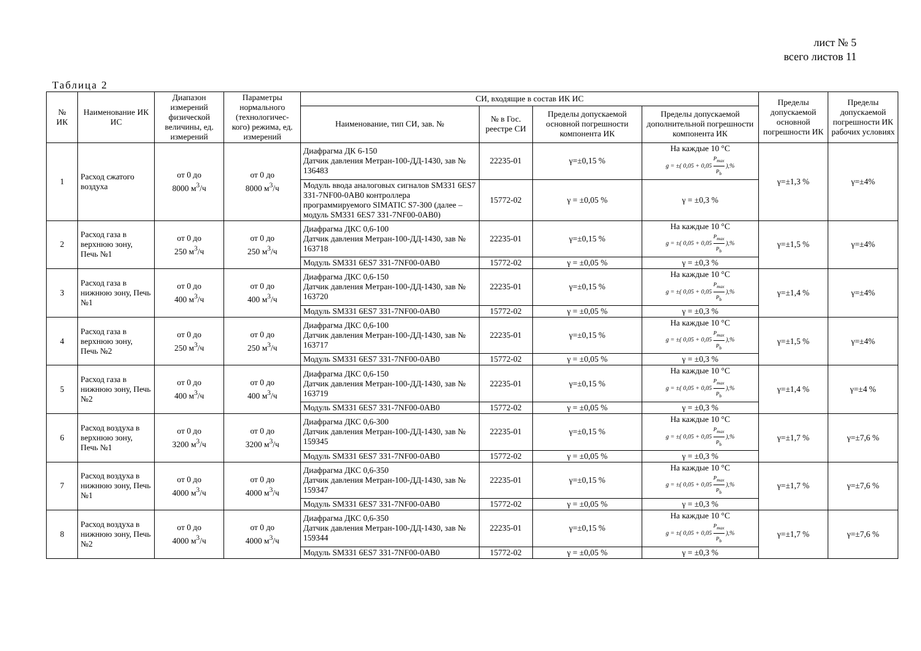лист № 5
всего листов 11
Таблица 2
| № ИК | Наименование ИК ИС | Диапазон измерений физической величины, ед. измерений | Параметры нормального (технологичес-кого) режима, ед. измерений | СИ, входящие в состав ИК ИС | | | | Пределы допускаемой основной погрешности ИК | Пределы допускаемой погрешности ИК рабочих условиях |
| --- | --- | --- | --- | --- | --- | --- | --- | --- | --- |
| | | | | Наименование, тип СИ, зав. № | № в Гос. реестре СИ | Пределы допускаемой основной погрешности компонента ИК | Пределы допускаемой дополнительной погрешности компонента ИК | | |
| 1 | Расход сжатого воздуха | от 0 до 8000 м<sup>3</sup>/ч | от 0 до 8000 м<sup>3</sup>/ч | Диафрагма ДК 6-150 Датчик давления Метран-100-ДД-1430, зав № 136483 | 22235-01 | γ=±0,15 % | На каждые 10 °С g = ±( 0,05 + 0,05 P<sub>max</sub> P<sub>b</sub> ),% | γ=±1,3 % | γ=±4% |
| | | | | Модуль ввода аналоговых сигналов SM331 6ES7 331-7NF00-0AB0 контроллера программируемого SIMATIC S7-300 (далее – модуль SM331 6ES7 331-7NF00-0AB0) | 15772-02 | γ = ±0,05 % | γ = ±0,3 % | | |
| 2 | Расход газа в верхнюю зону, Печь №1 | от 0 до 250 м<sup>3</sup>/ч | от 0 до 250 м<sup>3</sup>/ч | Диафрагма ДКС 0,6-100 Датчик давления Метран-100-ДД-1430, зав № 163718 | 22235-01 | γ=±0,15 % | На каждые 10 °С g = ±( 0,05 + 0,05 P<sub>max</sub> P<sub>b</sub> ),% | γ=±1,5 % | γ=±4% |
| | | | | Модуль SM331 6ES7 331-7NF00-0AB0 | 15772-02 | γ = ±0,05 % | γ = ±0,3 % | | |
| 3 | Расход газа в нижнюю зону, Печь №1 | от 0 до 400 м<sup>3</sup>/ч | от 0 до 400 м<sup>3</sup>/ч | Диафрагма ДКС 0,6-150 Датчик давления Метран-100-ДД-1430, зав № 163720 | 22235-01 | γ=±0,15 % | На каждые 10 °С g = ±( 0,05 + 0,05 P<sub>max</sub> P<sub>b</sub> ),% | γ=±1,4 % | γ=±4% |
| | | | | Модуль SM331 6ES7 331-7NF00-0AB0 | 15772-02 | γ = ±0,05 % | γ = ±0,3 % | | |
| 4 | Расход газа в верхнюю зону, Печь №2 | от 0 до 250 м<sup>3</sup>/ч | от 0 до 250 м<sup>3</sup>/ч | Диафрагма ДКС 0,6-100 Датчик давления Метран-100-ДД-1430, зав № 163717 | 22235-01 | γ=±0,15 % | На каждые 10 °С g = ±( 0,05 + 0,05 P<sub>max</sub> P<sub>b</sub> ),% | γ=±1,5 % | γ=±4% |
| | | | | Модуль SM331 6ES7 331-7NF00-0AB0 | 15772-02 | γ = ±0,05 % | γ = ±0,3 % | | |
| 5 | Расход газа в нижнюю зону, Печь №2 | от 0 до 400 м<sup>3</sup>/ч | от 0 до 400 м<sup>3</sup>/ч | Диафрагма ДКС 0,6-150 Датчик давления Метран-100-ДД-1430, зав № 163719 | 22235-01 | γ=±0,15 % | На каждые 10 °С g = ±( 0,05 + 0,05 P<sub>max</sub> P<sub>b</sub> ),% | γ=±1,4 % | γ=±4 % |
| | | | | Модуль SM331 6ES7 331-7NF00-0AB0 | 15772-02 | γ = ±0,05 % | γ = ±0,3 % | | |
| 6 | Расход воздуха в верхнюю зону, Печь №1 | от 0 до 3200 м<sup>3</sup>/ч | от 0 до 3200 м<sup>3</sup>/ч | Диафрагма ДКС 0,6-300 Датчик давления Метран-100-ДД-1430, зав № 159345 | 22235-01 | γ=±0,15 % | На каждые 10 °С g = ±( 0,05 + 0,05 P<sub>max</sub> P<sub>b</sub> ),% | γ=±1,7 % | γ=±7,6 % |
| | | | | Модуль SM331 6ES7 331-7NF00-0AB0 | 15772-02 | γ = ±0,05 % | γ = ±0,3 % | | |
| 7 | Расход воздуха в нижнюю зону, Печь №1 | от 0 до 4000 м<sup>3</sup>/ч | от 0 до 4000 м<sup>3</sup>/ч | Диафрагма ДКС 0,6-350 Датчик давления Метран-100-ДД-1430, зав № 159347 | 22235-01 | γ=±0,15 % | На каждые 10 °С g = ±( 0,05 + 0,05 P<sub>max</sub> P<sub>b</sub> ),% | γ=±1,7 % | γ=±7,6 % |
| | | | | Модуль SM331 6ES7 331-7NF00-0AB0 | 15772-02 | γ = ±0,05 % | γ = ±0,3 % | | |
| 8 | Расход воздуха в нижнюю зону, Печь №2 | от 0 до 4000 м<sup>3</sup>/ч | от 0 до 4000 м<sup>3</sup>/ч | Диафрагма ДКС 0,6-350 Датчик давления Метран-100-ДД-1430, зав № 159344 | 22235-01 | γ=±0,15 % | На каждые 10 °С g = ±( 0,05 + 0,05 P<sub>max</sub> P<sub>b</sub> ),% | γ=±1,7 % | γ=±7,6 % |
| | | | | Модуль SM331 6ES7 331-7NF00-0AB0 | 15772-02 | γ = ±0,05 % | γ = ±0,3 % | | |